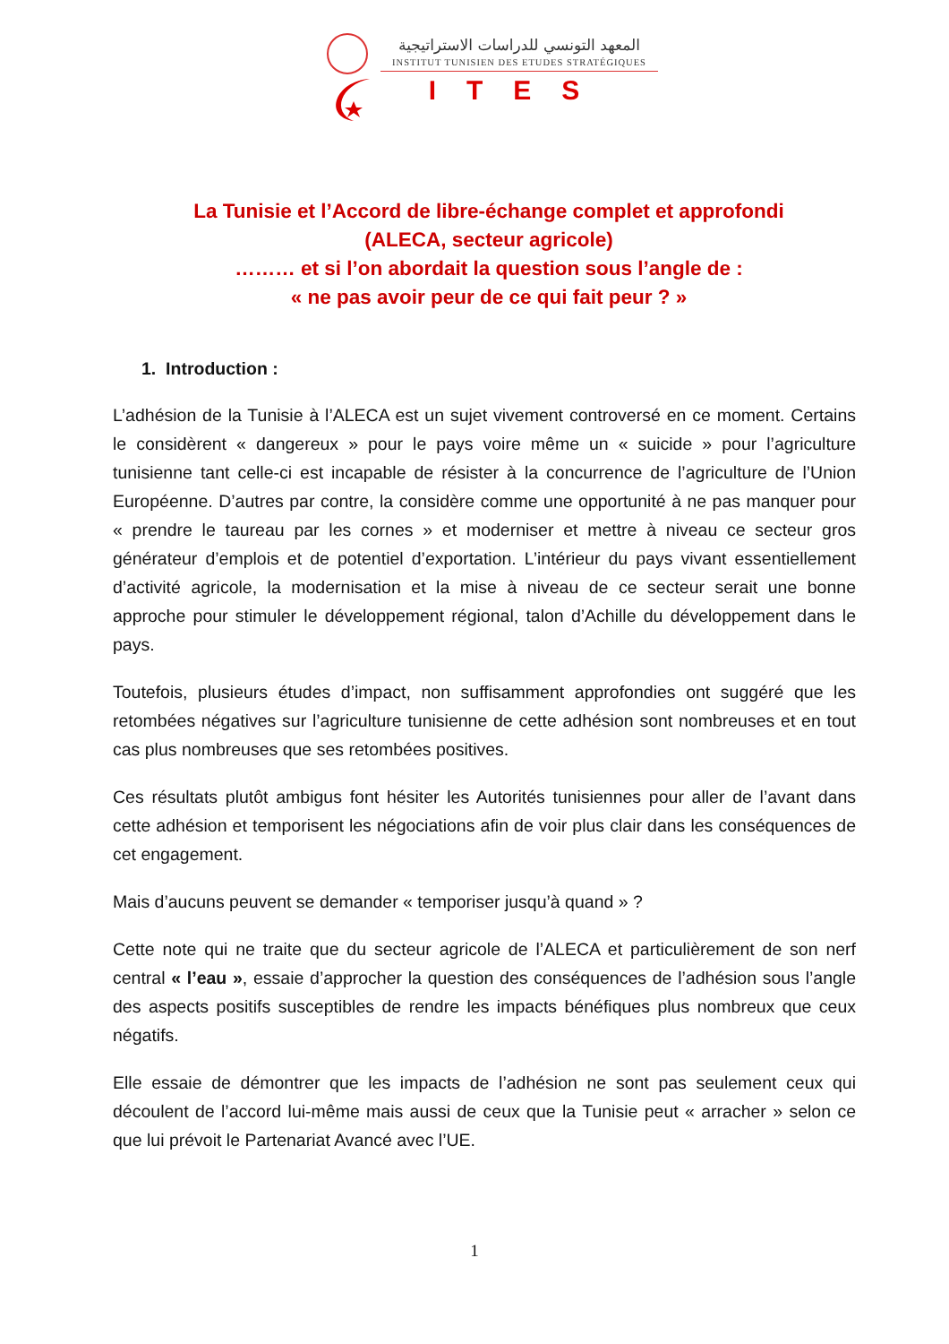المعهد التونسي للدراسات الاستراتيجية
INSTITUT TUNISIEN DES ETUDES STRATÉGIQUES
ITES
La Tunisie et l’Accord de libre-échange complet et approfondi
(ALECA, secteur agricole)
……… et si l’on abordait la question sous l’angle de :
« ne pas avoir peur de ce qui fait peur ? »
1. Introduction :
L’adhésion de la Tunisie à l’ALECA est un sujet vivement controversé en ce moment. Certains le considèrent « dangereux » pour le pays voire même un « suicide » pour l’agriculture tunisienne tant celle-ci est incapable de résister à la concurrence de l’agriculture de l’Union Européenne. D’autres par contre, la considère comme une opportunité à ne pas manquer pour « prendre le taureau par les cornes » et moderniser et mettre à niveau ce secteur gros générateur d’emplois et de potentiel d’exportation. L’intérieur du pays vivant essentiellement d’activité agricole, la modernisation et la mise à niveau de ce secteur serait une bonne approche pour stimuler le développement régional, talon d’Achille du développement dans le pays.
Toutefois, plusieurs études d’impact, non suffisamment approfondies ont suggéré que les retombées négatives sur l’agriculture tunisienne de cette adhésion sont nombreuses et en tout cas plus nombreuses que ses retombées positives.
Ces résultats plutôt ambigus font hésiter les Autorités tunisiennes pour aller de l’avant dans cette adhésion et temporisent les négociations afin de voir plus clair dans les conséquences de cet engagement.
Mais d’aucuns peuvent se demander « temporiser jusqu’à quand » ?
Cette note qui ne traite que du secteur agricole de l’ALECA et particulièrement de son nerf central « l’eau », essaie d’approcher la question des conséquences de l’adhésion sous l’angle des aspects positifs susceptibles de rendre les impacts bénéfiques plus nombreux que ceux négatifs.
Elle essaie de démontrer que les impacts de l’adhésion ne sont pas seulement ceux qui découlent de l’accord lui-même mais aussi de ceux que la Tunisie peut « arracher » selon ce que lui prévoit le Partenariat Avancé avec l’UE.
1